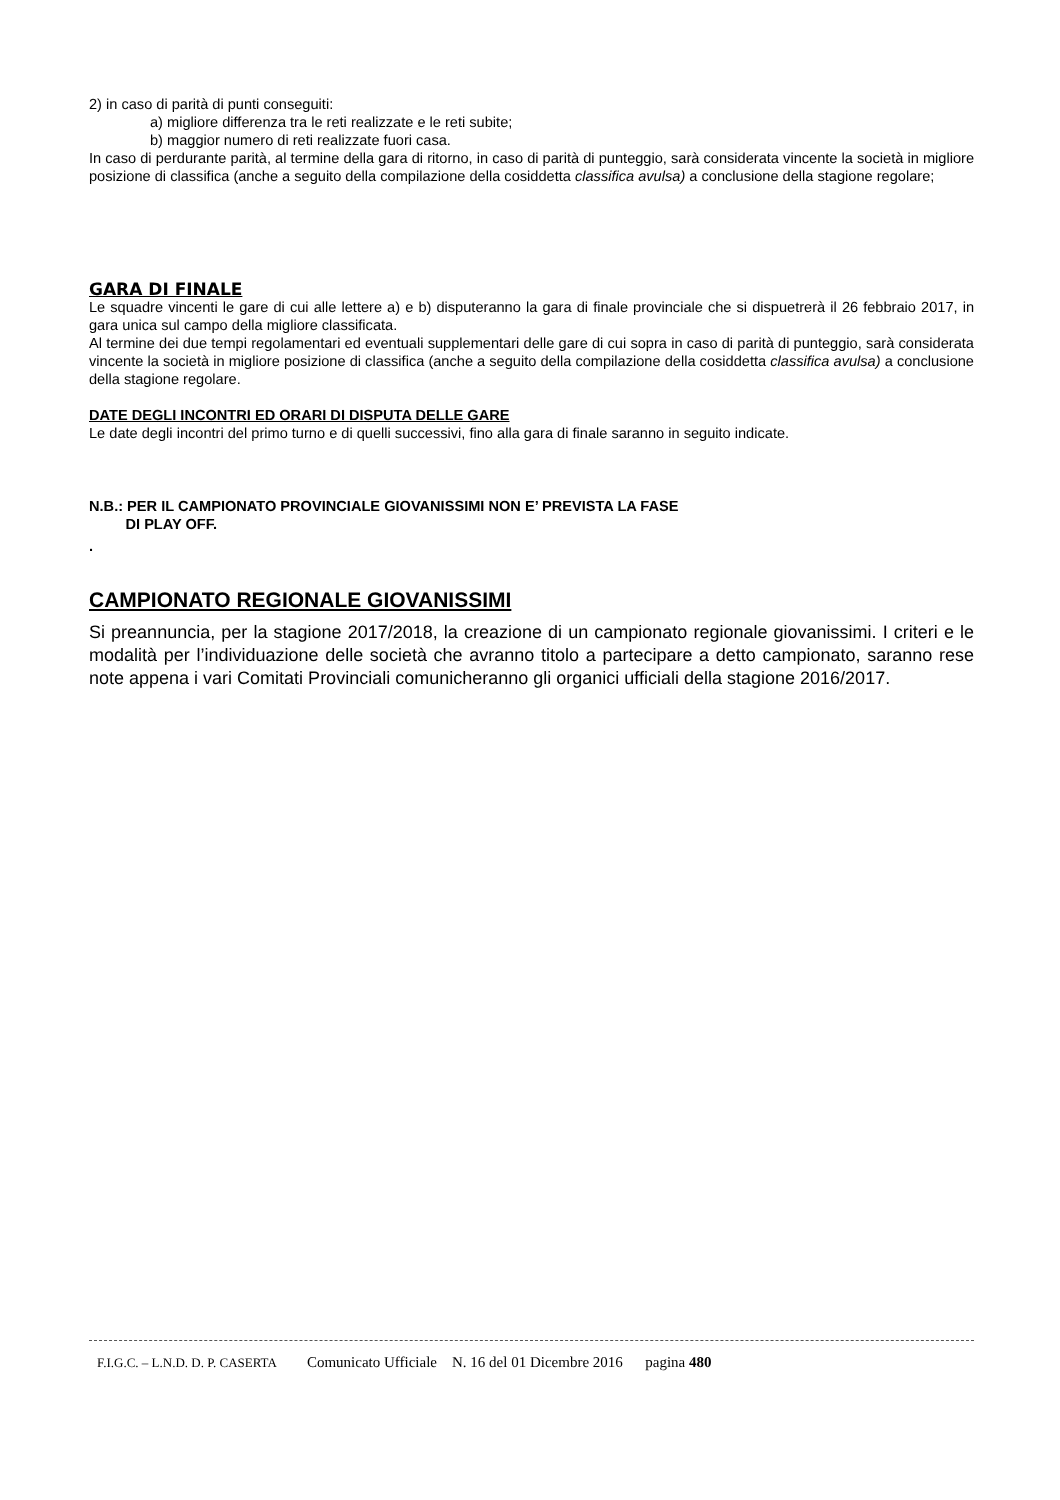2) in caso di parità di punti conseguiti:
a) migliore differenza tra le reti realizzate e le reti subite;
b) maggior numero di reti realizzate fuori casa.
In caso di perdurante parità, al termine della gara di ritorno, in caso di parità di punteggio, sarà considerata vincente la società in migliore posizione di classifica (anche a seguito della compilazione della cosiddetta classifica avulsa) a conclusione della stagione regolare;
GARA DI FINALE
Le squadre vincenti le gare di cui alle lettere a) e b) disputeranno la gara di finale provinciale che si dispuetrerà il 26 febbraio 2017, in gara unica sul campo della migliore classificata.
Al termine dei due tempi regolamentari ed eventuali supplementari delle gare di cui sopra in caso di parità di punteggio, sarà considerata vincente la società in migliore posizione di classifica (anche a seguito della compilazione della cosiddetta classifica avulsa) a conclusione della stagione regolare.
DATE DEGLI INCONTRI ED ORARI DI DISPUTA DELLE GARE
Le date degli incontri del primo turno e di quelli successivi, fino alla gara di finale saranno in seguito indicate.
N.B.: PER IL CAMPIONATO PROVINCIALE GIOVANISSIMI NON E’ PREVISTA LA FASE
DI PLAY OFF.
.
CAMPIONATO REGIONALE GIOVANISSIMI
Si preannuncia, per la stagione 2017/2018, la creazione di un campionato regionale giovanissimi. I criteri e le modalità per l’individuazione delle società che avranno titolo a partecipare a detto campionato, saranno rese note appena i vari Comitati Provinciali comunicheranno gli organici ufficiali della stagione 2016/2017.
F.I.G.C. – L.N.D. D. P. CASERTA Comunicato Ufficiale N. 16 del 01 Dicembre 2016 pagina 480